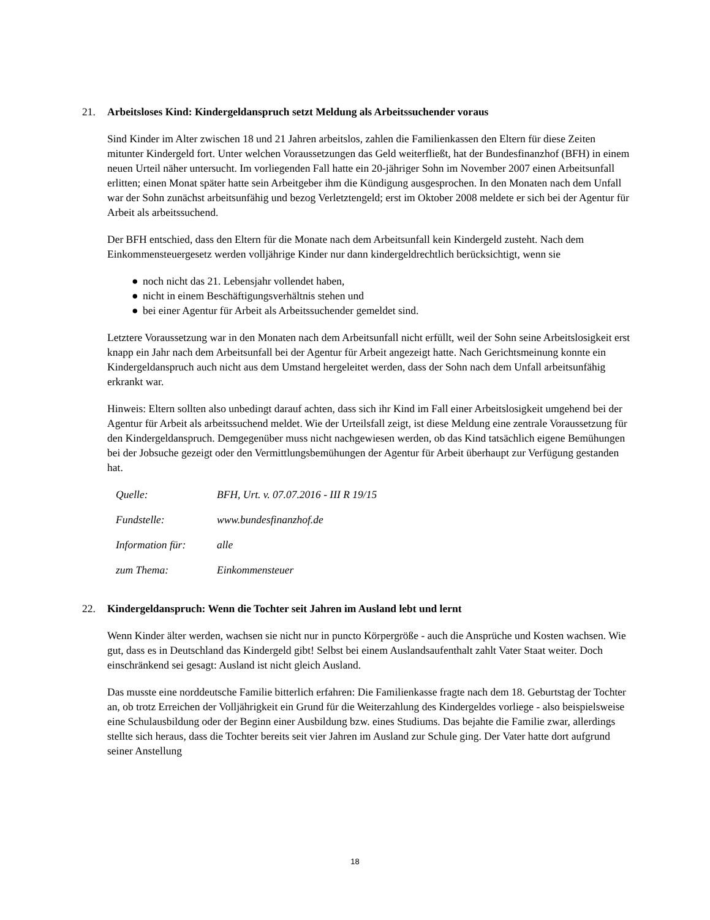21. Arbeitsloses Kind: Kindergeldanspruch setzt Meldung als Arbeitssuchender voraus
Sind Kinder im Alter zwischen 18 und 21 Jahren arbeitslos, zahlen die Familienkassen den Eltern für diese Zeiten mitunter Kindergeld fort. Unter welchen Voraussetzungen das Geld weiterfließt, hat der Bundesfinanzhof (BFH) in einem neuen Urteil näher untersucht. Im vorliegenden Fall hatte ein 20-jähriger Sohn im November 2007 einen Arbeitsunfall erlitten; einen Monat später hatte sein Arbeitgeber ihm die Kündigung ausgesprochen. In den Monaten nach dem Unfall war der Sohn zunächst arbeitsunfähig und bezog Verletztengeld; erst im Oktober 2008 meldete er sich bei der Agentur für Arbeit als arbeitssuchend.
Der BFH entschied, dass den Eltern für die Monate nach dem Arbeitsunfall kein Kindergeld zusteht. Nach dem Einkommensteuergesetz werden volljährige Kinder nur dann kindergeldrechtlich berücksichtigt, wenn sie
● noch nicht das 21. Lebensjahr vollendet haben,
● nicht in einem Beschäftigungsverhältnis stehen und
● bei einer Agentur für Arbeit als Arbeitssuchender gemeldet sind.
Letztere Voraussetzung war in den Monaten nach dem Arbeitsunfall nicht erfüllt, weil der Sohn seine Arbeitslosigkeit erst knapp ein Jahr nach dem Arbeitsunfall bei der Agentur für Arbeit angezeigt hatte. Nach Gerichtsmeinung konnte ein Kindergeldanspruch auch nicht aus dem Umstand hergeleitet werden, dass der Sohn nach dem Unfall arbeitsunfähig erkrankt war.
Hinweis: Eltern sollten also unbedingt darauf achten, dass sich ihr Kind im Fall einer Arbeitslosigkeit umgehend bei der Agentur für Arbeit als arbeitssuchend meldet. Wie der Urteilsfall zeigt, ist diese Meldung eine zentrale Voraussetzung für den Kindergeldanspruch. Demgegenüber muss nicht nachgewiesen werden, ob das Kind tatsächlich eigene Bemühungen bei der Jobsuche gezeigt oder den Vermittlungsbemühungen der Agentur für Arbeit überhaupt zur Verfügung gestanden hat.
| Quelle: | BFH, Urt. v. 07.07.2016 - III R 19/15 |
| Fundstelle: | www.bundesfinanzhof.de |
| Information für: | alle |
| zum Thema: | Einkommensteuer |
22. Kindergeldanspruch: Wenn die Tochter seit Jahren im Ausland lebt und lernt
Wenn Kinder älter werden, wachsen sie nicht nur in puncto Körpergröße - auch die Ansprüche und Kosten wachsen. Wie gut, dass es in Deutschland das Kindergeld gibt! Selbst bei einem Auslandsaufenthalt zahlt Vater Staat weiter. Doch einschränkend sei gesagt: Ausland ist nicht gleich Ausland.
Das musste eine norddeutsche Familie bitterlich erfahren: Die Familienkasse fragte nach dem 18. Geburtstag der Tochter an, ob trotz Erreichen der Volljährigkeit ein Grund für die Weiterzahlung des Kindergeldes vorliege - also beispielsweise eine Schulausbildung oder der Beginn einer Ausbildung bzw. eines Studiums. Das bejahte die Familie zwar, allerdings stellte sich heraus, dass die Tochter bereits seit vier Jahren im Ausland zur Schule ging. Der Vater hatte dort aufgrund seiner Anstellung
18